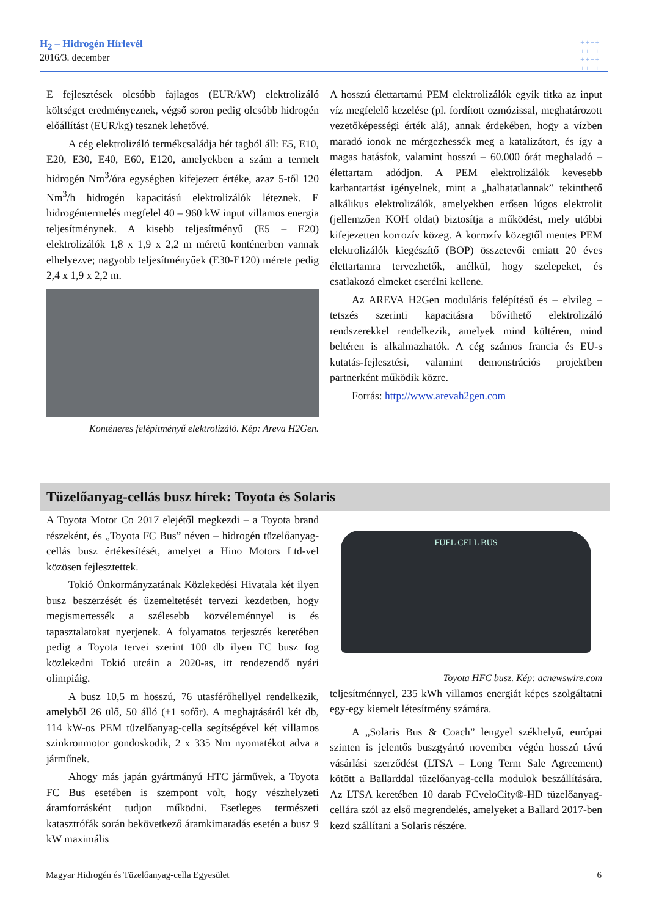H<sub>2</sub> – Hidrogén Hírlevél
2016/3. december
++++
++++
++++
++++
E fejlesztések olcsóbb fajlagos (EUR/kW) elektrolizáló költséget eredményeznek, végső soron pedig olcsóbb hidrogén előállítást (EUR/kg) tesznek lehetővé.
A cég elektrolizáló termékcsaládja hét tagból áll: E5, E10, E20, E30, E40, E60, E120, amelyekben a szám a termelt hidrogén Nm<sup>3</sup>/óra egységben kifejezett értéke, azaz 5-től 120 Nm<sup>3</sup>/h hidrogén kapacitású elektrolizálók léteznek. E hidrogéntermelés megfelel 40 – 960 kW input villamos energia teljesítménynek. A kisebb teljesítményű (E5 – E20) elektrolizálók 1,8 x 1,9 x 2,2 m méretű konténerben vannak elhelyezve; nagyobb teljesítményűek (E30-E120) mérete pedig 2,4 x 1,9 x 2,2 m.
Konténeres felépítményű elektrolizáló. Kép: Areva H2Gen.
A hosszú élettartamú PEM elektrolizálók egyik titka az input víz megfelelő kezelése (pl. fordított ozmózissal, meghatározott vezetőképességi érték alá), annak érdekében, hogy a vízben maradó ionok ne mérgezhessék meg a katalizátort, és így a magas hatásfok, valamint hosszú – 60.000 órát meghaladó – élettartam adódjon. A PEM elektrolizálók kevesebb karbantartást igényelnek, mint a „halhatatlannak” tekinthető alkálikus elektrolizálók, amelyekben erősen lúgos elektrolit (jellemzően KOH oldat) biztosítja a működést, mely utóbbi kifejezetten korrozív közeg. A korrozív közegtől mentes PEM elektrolizálók kiegészítő (BOP) összetevői emiatt 20 éves élettartamra tervezhetők, anélkül, hogy szelepeket, és csatlakozó elmeket cserélni kellene.
Az AREVA H2Gen moduláris felépítésű és – elvileg – tetszés szerinti kapacitásra bővíthető elektrolizáló rendszerekkel rendelkezik, amelyek mind kültéren, mind beltéren is alkalmazhatók. A cég számos francia és EU-s kutatás-fejlesztési, valamint demonstrációs projektben partnerként működik közre.
Forrás: http://www.arevah2gen.com
Tüzelőanyag-cellás busz hírek: Toyota és Solaris
A Toyota Motor Co 2017 elejétől megkezdi – a Toyota brand részeként, és „Toyota FC Bus” néven – hidrogén tüzelőanyag-cellás busz értékesítését, amelyet a Hino Motors Ltd-vel közösen fejlesztettek.
Tokió Önkormányzatának Közlekedési Hivatala két ilyen busz beszerzését és üzemeltetését tervezi kezdetben, hogy megismertessék a szélesebb közvéleménnyel is és tapasztalatokat nyerjenek. A folyamatos terjesztés keretében pedig a Toyota tervei szerint 100 db ilyen FC busz fog közlekedni Tokió utcáin a 2020-as, itt rendezendő nyári olimpiáig.
A busz 10,5 m hosszú, 76 utasférőhellyel rendelkezik, amelyből 26 ülő, 50 álló (+1 sofőr). A meghajtásáról két db, 114 kW-os PEM tüzelőanyag-cella segítségével két villamos szinkronmotor gondoskodik, 2 x 335 Nm nyomatékot adva a járműnek.
Ahogy más japán gyártmányú HTC járművek, a Toyota FC Bus esetében is szempont volt, hogy vészhelyzeti áramforrásként tudjon működni. Esetleges természeti katasztrófák során bekövetkező áramkimaradás esetén a busz 9 kW maximális
FUEL CELL BUS
Toyota HFC busz. Kép: acnewswire.com
teljesítménnyel, 235 kWh villamos energiát képes szolgáltatni egy-egy kiemelt létesítmény számára.
A „Solaris Bus & Coach” lengyel székhelyű, európai szinten is jelentős buszgyártó november végén hosszú távú vásárlási szerződést (LTSA – Long Term Sale Agreement) kötött a Ballarddal tüzelőanyag-cella modulok beszállítására. Az LTSA keretében 10 darab FCveloCity®-HD tüzelőanyag-cellára szól az első megrendelés, amelyeket a Ballard 2017-ben kezd szállítani a Solaris részére.
Magyar Hidrogén és Tüzelőanyag-cella Egyesület 6